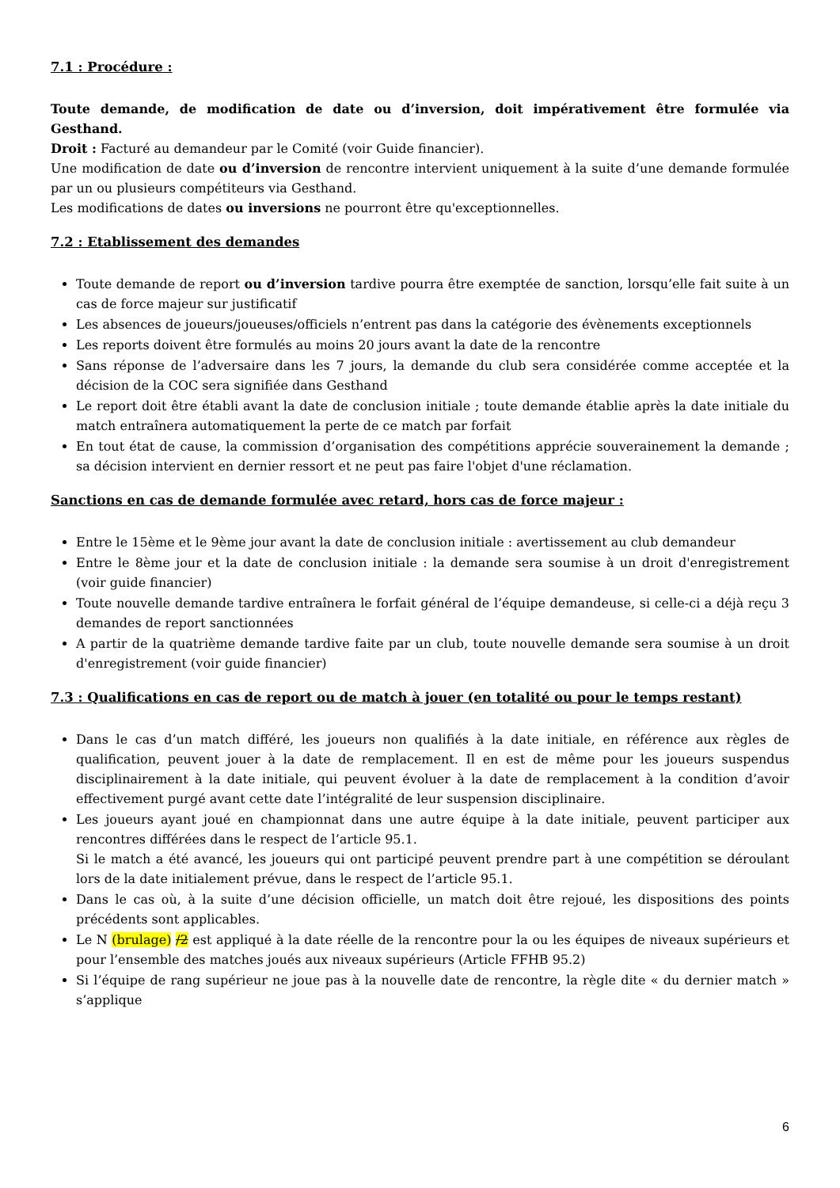7.1 : Procédure :
Toute demande, de modification de date ou d’inversion, doit impérativement être formulée via Gesthand.
Droit : Facturé au demandeur par le Comité (voir Guide financier).
Une modification de date ou d’inversion de rencontre intervient uniquement à la suite d’une demande formulée par un ou plusieurs compétiteurs via Gesthand.
Les modifications de dates ou inversions ne pourront être qu'exceptionnelles.
7.2 : Etablissement des demandes
Toute demande de report ou d’inversion tardive pourra être exemptée de sanction, lorsqu’elle fait suite à un cas de force majeur sur justificatif
Les absences de joueurs/joueuses/officiels n’entrent pas dans la catégorie des évènements exceptionnels
Les reports doivent être formulés au moins 20 jours avant la date de la rencontre
Sans réponse de l’adversaire dans les 7 jours, la demande du club sera considérée comme acceptée et la décision de la COC sera signifiée dans Gesthand
Le report doit être établi avant la date de conclusion initiale ; toute demande établie après la date initiale du match entraînera automatiquement la perte de ce match par forfait
En tout état de cause, la commission d’organisation des compétitions apprécie souverainement la demande ; sa décision intervient en dernier ressort et ne peut pas faire l'objet d'une réclamation.
Sanctions en cas de demande formulée avec retard, hors cas de force majeur :
Entre le 15ème et le 9ème jour avant la date de conclusion initiale : avertissement au club demandeur
Entre le 8ème jour et la date de conclusion initiale : la demande sera soumise à un droit d'enregistrement (voir guide financier)
Toute nouvelle demande tardive entraînera le forfait général de l’équipe demandeuse, si celle-ci a déjà reçu 3 demandes de report sanctionnées
A partir de la quatrième demande tardive faite par un club, toute nouvelle demande sera soumise à un droit d'enregistrement (voir guide financier)
7.3 : Qualifications en cas de report ou de match à jouer (en totalité ou pour le temps restant)
Dans le cas d’un match différé, les joueurs non qualifiés à la date initiale, en référence aux règles de qualification, peuvent jouer à la date de remplacement. Il en est de même pour les joueurs suspendus disciplinairement à la date initiale, qui peuvent évoluer à la date de remplacement à la condition d’avoir effectivement purgé avant cette date l’intégralité de leur suspension disciplinaire.
Les joueurs ayant joué en championnat dans une autre équipe à la date initiale, peuvent participer aux rencontres différées dans le respect de l’article 95.1.
Si le match a été avancé, les joueurs qui ont participé peuvent prendre part à une compétition se déroulant lors de la date initialement prévue, dans le respect de l’article 95.1.
Dans le cas où, à la suite d’une décision officielle, un match doit être rejoué, les dispositions des points précédents sont applicables.
Le N (brulage) /2 est appliqué à la date réelle de la rencontre pour la ou les équipes de niveaux supérieurs et pour l’ensemble des matches joués aux niveaux supérieurs (Article FFHB 95.2)
Si l’équipe de rang supérieur ne joue pas à la nouvelle date de rencontre, la règle dite « du dernier match » s’applique
6